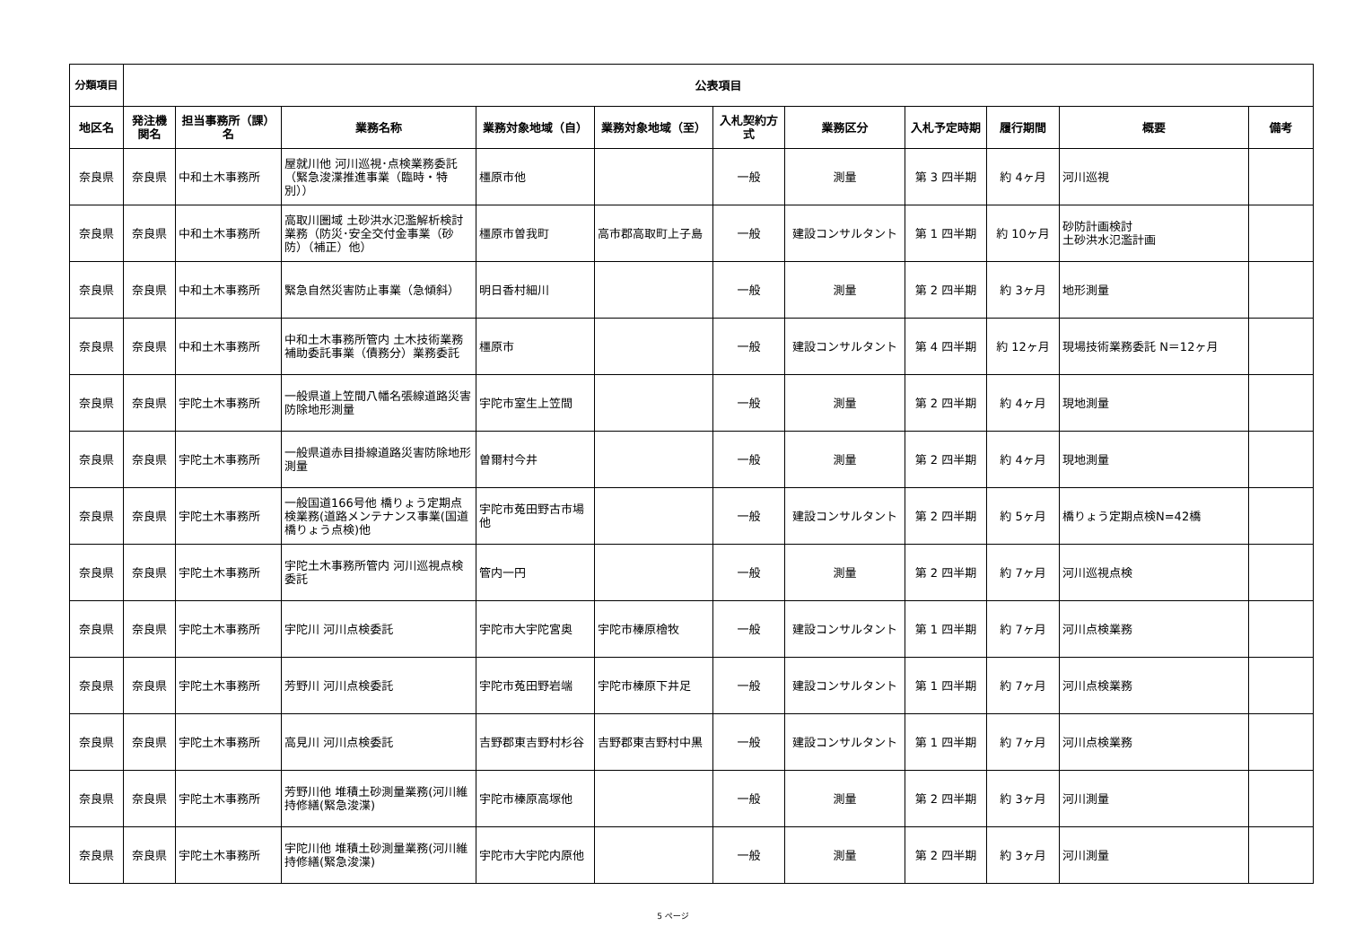| 分類項目 | 公表項目 | | | | | | | | | | |
| --- | --- | --- | --- | --- | --- | --- | --- | --- | --- | --- | --- |
| 地区名 | 発注機関名 | 担当事務所（課）名 | 業務名称 | 業務対象地域（自） | 業務対象地域（至） | 入札契約方式 | 業務区分 | 入札予定時期 | 履行期間 | 概要 | 備考 |
| 奈良県 | 奈良県 | 中和土木事務所 | 屋就川他 河川巡視･点検業務委託（緊急浚渫推進事業（臨時・特別）） | 橿原市他 | | 一般 | 測量 | 第 3 四半期 | 約 4ヶ月 | 河川巡視 | |
| 奈良県 | 奈良県 | 中和土木事務所 | 高取川圏域 土砂洪水氾濫解析検討業務（防災･安全交付金事業（砂防）（補正）他） | 橿原市曽我町 | 高市郡高取町上子島 | 一般 | 建設コンサルタント | 第 1 四半期 | 約 10ヶ月 | 砂防計画検討 土砂洪水氾濫計画 | |
| 奈良県 | 奈良県 | 中和土木事務所 | 緊急自然災害防止事業（急傾斜） | 明日香村細川 | | 一般 | 測量 | 第 2 四半期 | 約 3ヶ月 | 地形測量 | |
| 奈良県 | 奈良県 | 中和土木事務所 | 中和土木事務所管内 土木技術業務補助委託事業（債務分）業務委託 | 橿原市 | | 一般 | 建設コンサルタント | 第 4 四半期 | 約 12ヶ月 | 現場技術業務委託 N＝12ヶ月 | |
| 奈良県 | 奈良県 | 宇陀土木事務所 | 一般県道上笠間八幡名張線道路災害防除地形測量 | 宇陀市室生上笠間 | | 一般 | 測量 | 第 2 四半期 | 約 4ヶ月 | 現地測量 | |
| 奈良県 | 奈良県 | 宇陀土木事務所 | 一般県道赤目掛線道路災害防除地形測量 | 曽爾村今井 | | 一般 | 測量 | 第 2 四半期 | 約 4ヶ月 | 現地測量 | |
| 奈良県 | 奈良県 | 宇陀土木事務所 | 一般国道166号他 橋りょう定期点検業務(道路メンテナンス事業(国道橋りょう点検)他 | 宇陀市菟田野古市場他 | | 一般 | 建設コンサルタント | 第 2 四半期 | 約 5ヶ月 | 橋りょう定期点検N=42橋 | |
| 奈良県 | 奈良県 | 宇陀土木事務所 | 宇陀土木事務所管内 河川巡視点検委託 | 管内一円 | | 一般 | 測量 | 第 2 四半期 | 約 7ヶ月 | 河川巡視点検 | |
| 奈良県 | 奈良県 | 宇陀土木事務所 | 宇陀川 河川点検委託 | 宇陀市大宇陀宮奥 | 宇陀市榛原檜牧 | 一般 | 建設コンサルタント | 第 1 四半期 | 約 7ヶ月 | 河川点検業務 | |
| 奈良県 | 奈良県 | 宇陀土木事務所 | 芳野川 河川点検委託 | 宇陀市菟田野岩端 | 宇陀市榛原下井足 | 一般 | 建設コンサルタント | 第 1 四半期 | 約 7ヶ月 | 河川点検業務 | |
| 奈良県 | 奈良県 | 宇陀土木事務所 | 高見川 河川点検委託 | 吉野郡東吉野村杉谷 | 吉野郡東吉野村中黒 | 一般 | 建設コンサルタント | 第 1 四半期 | 約 7ヶ月 | 河川点検業務 | |
| 奈良県 | 奈良県 | 宇陀土木事務所 | 芳野川他 堆積土砂測量業務(河川維持修繕(緊急浚渫) | 宇陀市榛原高塚他 | | 一般 | 測量 | 第 2 四半期 | 約 3ヶ月 | 河川測量 | |
| 奈良県 | 奈良県 | 宇陀土木事務所 | 宇陀川他 堆積土砂測量業務(河川維持修繕(緊急浚渫) | 宇陀市大宇陀内原他 | | 一般 | 測量 | 第 2 四半期 | 約 3ヶ月 | 河川測量 | |
5 ページ